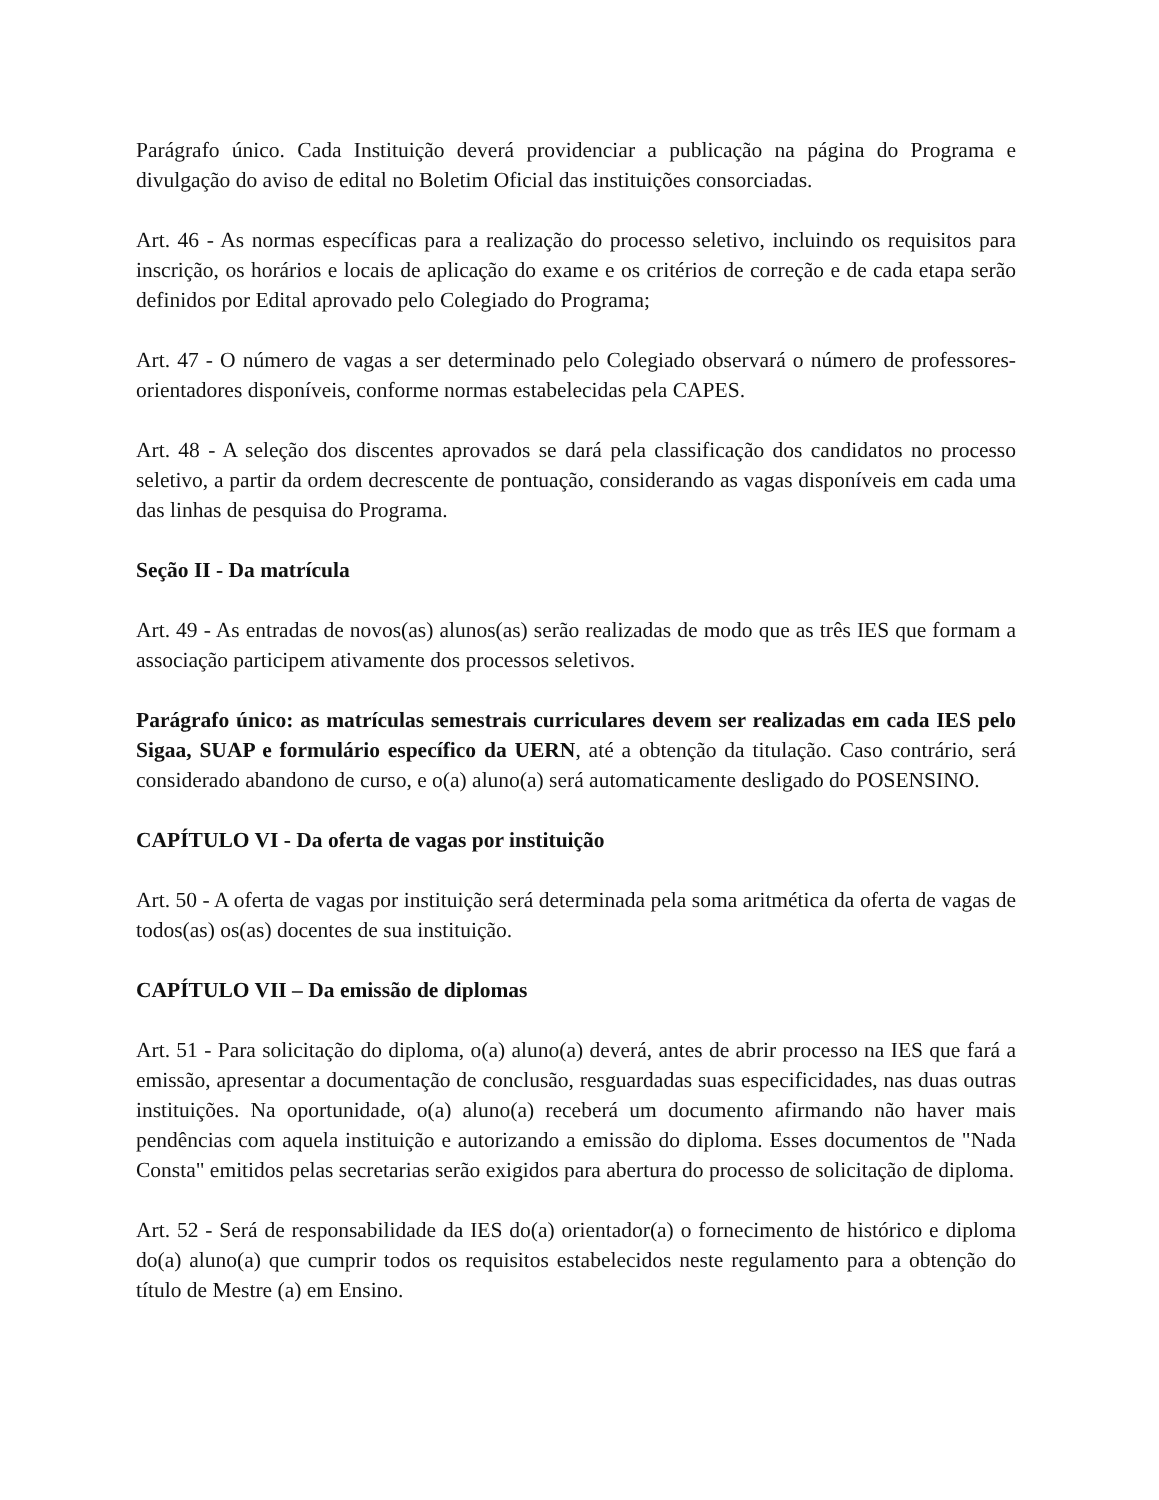Parágrafo único. Cada Instituição deverá providenciar a publicação na página do Programa e divulgação do aviso de edital no Boletim Oficial das instituições consorciadas.
Art. 46 - As normas específicas para a realização do processo seletivo, incluindo os requisitos para inscrição, os horários e locais de aplicação do exame e os critérios de correção e de cada etapa serão definidos por Edital aprovado pelo Colegiado do Programa;
Art. 47 - O número de vagas a ser determinado pelo Colegiado observará o número de professores-orientadores disponíveis, conforme normas estabelecidas pela CAPES.
Art. 48 - A seleção dos discentes aprovados se dará pela classificação dos candidatos no processo seletivo, a partir da ordem decrescente de pontuação, considerando as vagas disponíveis em cada uma das linhas de pesquisa do Programa.
Seção II - Da matrícula
Art. 49 - As entradas de novos(as) alunos(as) serão realizadas de modo que as três IES que formam a associação participem ativamente dos processos seletivos.
Parágrafo único: as matrículas semestrais curriculares devem ser realizadas em cada IES pelo Sigaa, SUAP e formulário específico da UERN, até a obtenção da titulação. Caso contrário, será considerado abandono de curso, e o(a) aluno(a) será automaticamente desligado do POSENSINO.
CAPÍTULO VI - Da oferta de vagas por instituição
Art. 50 - A oferta de vagas por instituição será determinada pela soma aritmética da oferta de vagas de todos(as) os(as) docentes de sua instituição.
CAPÍTULO VII – Da emissão de diplomas
Art. 51 - Para solicitação do diploma, o(a) aluno(a) deverá, antes de abrir processo na IES que fará a emissão, apresentar a documentação de conclusão, resguardadas suas especificidades, nas duas outras instituições. Na oportunidade, o(a) aluno(a) receberá um documento afirmando não haver mais pendências com aquela instituição e autorizando a emissão do diploma. Esses documentos de "Nada Consta" emitidos pelas secretarias serão exigidos para abertura do processo de solicitação de diploma.
Art. 52 - Será de responsabilidade da IES do(a) orientador(a) o fornecimento de histórico e diploma do(a) aluno(a) que cumprir todos os requisitos estabelecidos neste regulamento para a obtenção do título de Mestre (a) em Ensino.